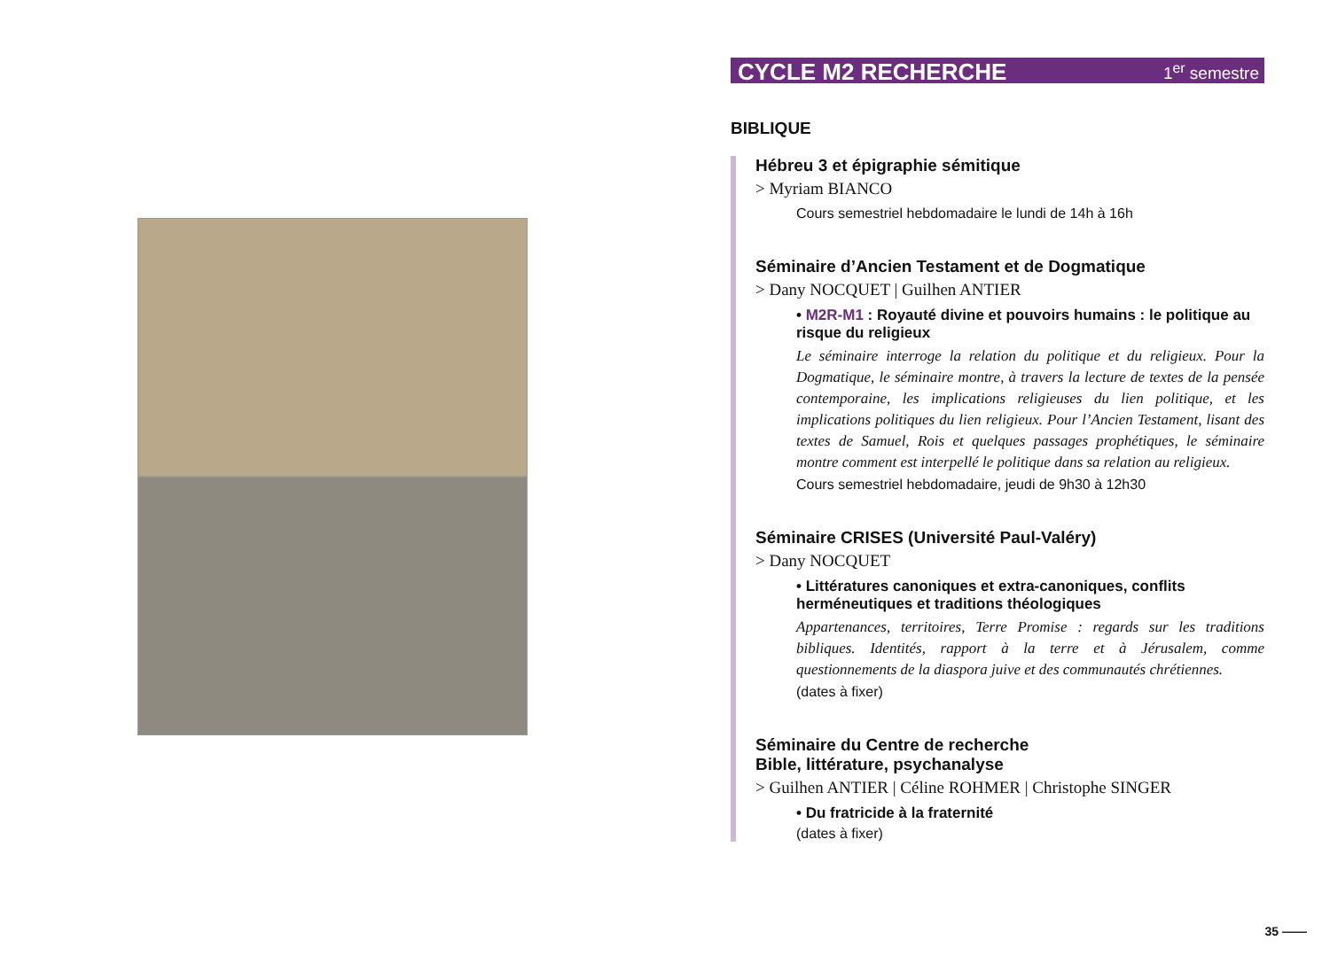CYCLE M2 RECHERCHE 1<sup>er</sup> semestre
BIBLIQUE
Hébreu 3 et épigraphie sémitique
> Myriam BIANCO
Cours semestriel hebdomadaire le lundi de 14h à 16h
Séminaire d’Ancien Testament et de Dogmatique
> Dany NOCQUET | Guilhen ANTIER
• M2R-M1 : Royauté divine et pouvoirs humains : le politique au risque du religieux
Le séminaire interroge la relation du politique et du religieux. Pour la Dogmatique, le séminaire montre, à travers la lecture de textes de la pensée contemporaine, les implications religieuses du lien politique, et les implications politiques du lien religieux. Pour l’Ancien Testament, lisant des textes de Samuel, Rois et quelques passages prophétiques, le séminaire montre comment est interpellé le politique dans sa relation au religieux.
Cours semestriel hebdomadaire, jeudi de 9h30 à 12h30
Séminaire CRISES (Université Paul-Valéry)
> Dany NOCQUET
• Littératures canoniques et extra-canoniques, conflits herméneutiques et traditions théologiques
Appartenances, territoires, Terre Promise : regards sur les traditions bibliques. Identités, rapport à la terre et à Jérusalem, comme questionnements de la diaspora juive et des communautés chrétiennes.
(dates à fixer)
Séminaire du Centre de recherche
Bible, littérature, psychanalyse
> Guilhen ANTIER | Céline ROHMER | Christophe SINGER
• Du fratricide à la fraternité
(dates à fixer)
35 ——